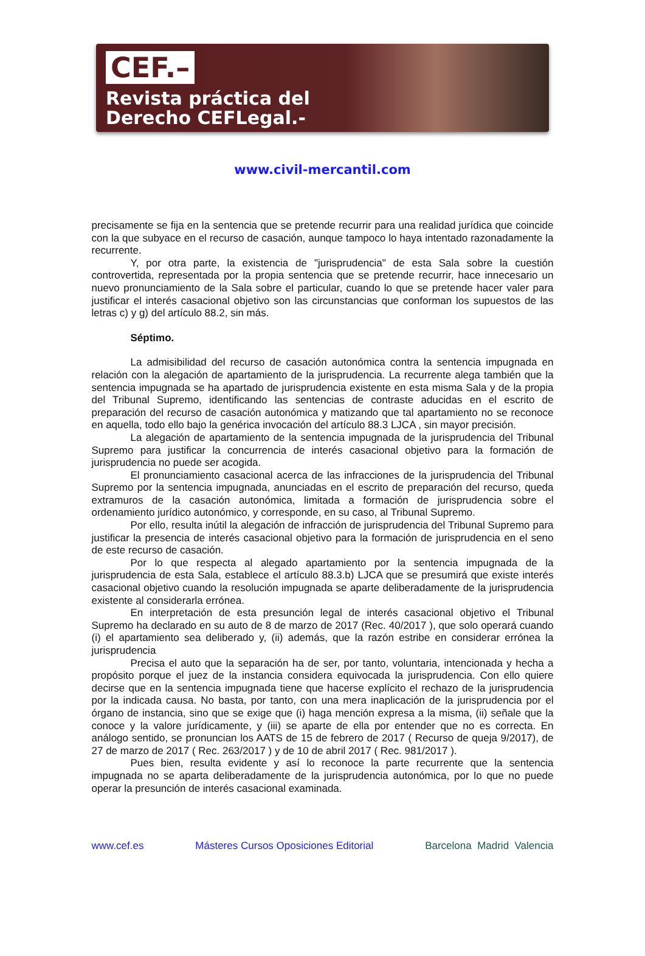CEF.–
Revista práctica del
Derecho CEFLegal.-
www.civil-mercantil.com
precisamente se fija en la sentencia que se pretende recurrir para una realidad jurídica que coincide con la que subyace en el recurso de casación, aunque tampoco lo haya intentado razonadamente la recurrente.
Y, por otra parte, la existencia de "jurisprudencia" de esta Sala sobre la cuestión controvertida, representada por la propia sentencia que se pretende recurrir, hace innecesario un nuevo pronunciamiento de la Sala sobre el particular, cuando lo que se pretende hacer valer para justificar el interés casacional objetivo son las circunstancias que conforman los supuestos de las letras c) y g) del artículo 88.2, sin más.
Séptimo.
La admisibilidad del recurso de casación autonómica contra la sentencia impugnada en relación con la alegación de apartamiento de la jurisprudencia. La recurrente alega también que la sentencia impugnada se ha apartado de jurisprudencia existente en esta misma Sala y de la propia del Tribunal Supremo, identificando las sentencias de contraste aducidas en el escrito de preparación del recurso de casación autonómica y matizando que tal apartamiento no se reconoce en aquella, todo ello bajo la genérica invocación del artículo 88.3 LJCA , sin mayor precisión.
La alegación de apartamiento de la sentencia impugnada de la jurisprudencia del Tribunal Supremo para justificar la concurrencia de interés casacional objetivo para la formación de jurisprudencia no puede ser acogida.
El pronunciamiento casacional acerca de las infracciones de la jurisprudencia del Tribunal Supremo por la sentencia impugnada, anunciadas en el escrito de preparación del recurso, queda extramuros de la casación autonómica, limitada a formación de jurisprudencia sobre el ordenamiento jurídico autonómico, y corresponde, en su caso, al Tribunal Supremo.
Por ello, resulta inútil la alegación de infracción de jurisprudencia del Tribunal Supremo para justificar la presencia de interés casacional objetivo para la formación de jurisprudencia en el seno de este recurso de casación.
Por lo que respecta al alegado apartamiento por la sentencia impugnada de la jurisprudencia de esta Sala, establece el artículo 88.3.b) LJCA que se presumirá que existe interés casacional objetivo cuando la resolución impugnada se aparte deliberadamente de la jurisprudencia existente al considerarla errónea.
En interpretación de esta presunción legal de interés casacional objetivo el Tribunal Supremo ha declarado en su auto de 8 de marzo de 2017 (Rec. 40/2017 ), que solo operará cuando (i) el apartamiento sea deliberado y, (ii) además, que la razón estribe en considerar errónea la jurisprudencia
Precisa el auto que la separación ha de ser, por tanto, voluntaria, intencionada y hecha a propósito porque el juez de la instancia considera equivocada la jurisprudencia. Con ello quiere decirse que en la sentencia impugnada tiene que hacerse explícito el rechazo de la jurisprudencia por la indicada causa. No basta, por tanto, con una mera inaplicación de la jurisprudencia por el órgano de instancia, sino que se exige que (i) haga mención expresa a la misma, (ii) señale que la conoce y la valore jurídicamente, y (iii) se aparte de ella por entender que no es correcta. En análogo sentido, se pronuncian los AATS de 15 de febrero de 2017 ( Recurso de queja 9/2017), de 27 de marzo de 2017 ( Rec. 263/2017 ) y de 10 de abril 2017 ( Rec. 981/2017 ).
Pues bien, resulta evidente y así lo reconoce la parte recurrente que la sentencia impugnada no se aparta deliberadamente de la jurisprudencia autonómica, por lo que no puede operar la presunción de interés casacional examinada.
www.cef.es Másteres Cursos Oposiciones Editorial Barcelona Madrid Valencia